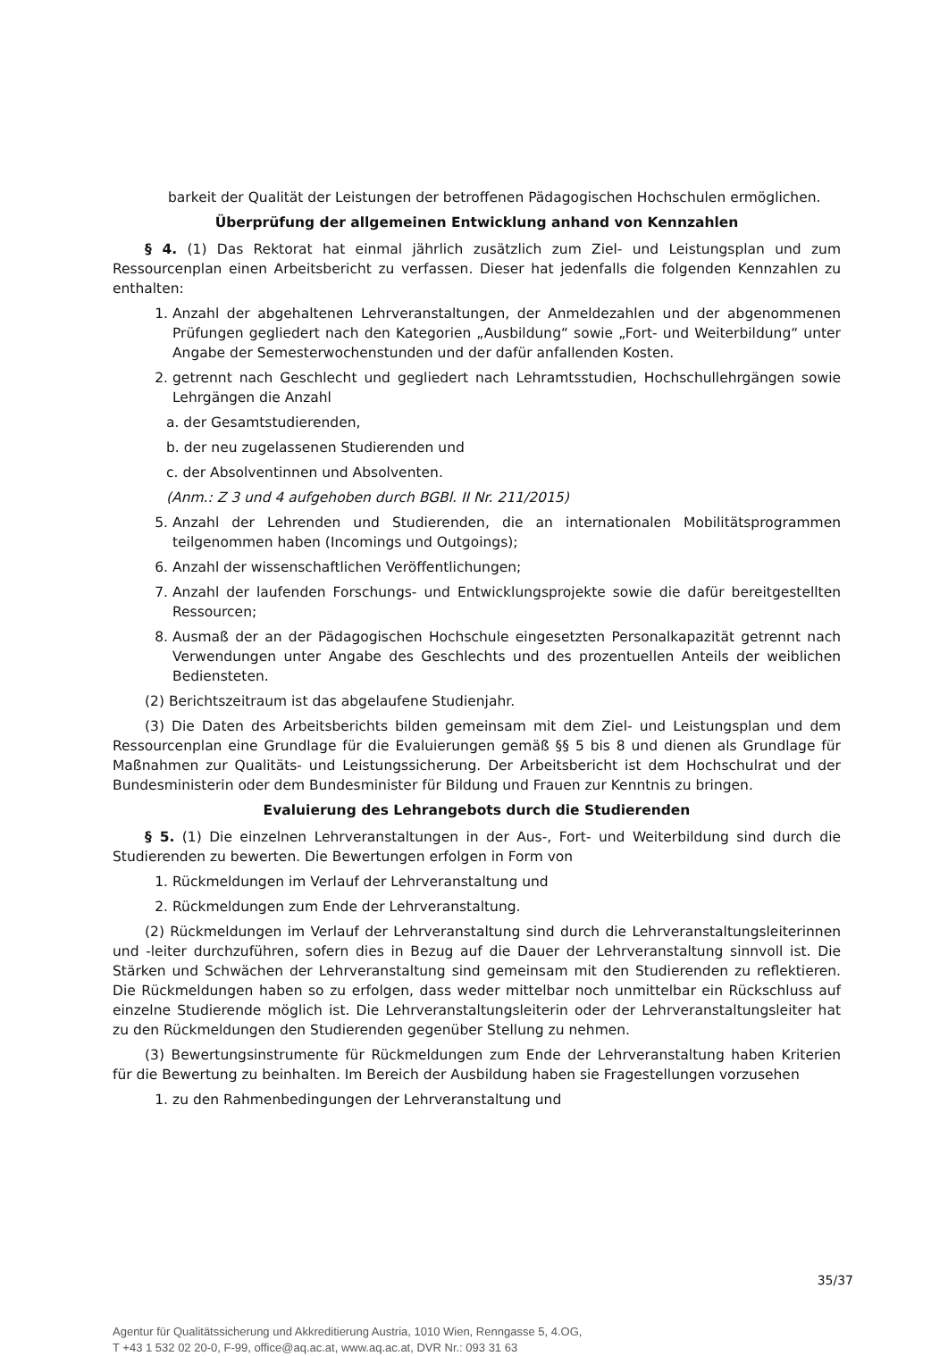barkeit der Qualität der Leistungen der betroffenen Pädagogischen Hochschulen ermöglichen.
Überprüfung der allgemeinen Entwicklung anhand von Kennzahlen
§ 4. (1) Das Rektorat hat einmal jährlich zusätzlich zum Ziel- und Leistungsplan und zum Ressourcenplan einen Arbeitsbericht zu verfassen. Dieser hat jedenfalls die folgenden Kennzahlen zu enthalten:
1. Anzahl der abgehaltenen Lehrveranstaltungen, der Anmeldezahlen und der abgenommenen Prüfungen gegliedert nach den Kategorien „Ausbildung“ sowie „Fort- und Weiterbildung“ unter Angabe der Semesterwochenstunden und der dafür anfallenden Kosten.
2. getrennt nach Geschlecht und gegliedert nach Lehramtsstudien, Hochschullehrgängen sowie Lehrgängen die Anzahl
a. der Gesamtstudierenden,
b. der neu zugelassenen Studierenden und
c. der Absolventinnen und Absolventen.
(Anm.: Z 3 und 4 aufgehoben durch BGBl. II Nr. 211/2015)
5. Anzahl der Lehrenden und Studierenden, die an internationalen Mobilitätsprogrammen teilgenommen haben (Incomings und Outgoings);
6. Anzahl der wissenschaftlichen Veröffentlichungen;
7. Anzahl der laufenden Forschungs- und Entwicklungsprojekte sowie die dafür bereitgestellten Ressourcen;
8. Ausmaß der an der Pädagogischen Hochschule eingesetzten Personalkapazität getrennt nach Verwendungen unter Angabe des Geschlechts und des prozentuellen Anteils der weiblichen Bediensteten.
(2) Berichtszeitraum ist das abgelaufene Studienjahr.
(3) Die Daten des Arbeitsberichts bilden gemeinsam mit dem Ziel- und Leistungsplan und dem Ressourcenplan eine Grundlage für die Evaluierungen gemäß §§ 5 bis 8 und dienen als Grundlage für Maßnahmen zur Qualitäts- und Leistungssicherung. Der Arbeitsbericht ist dem Hochschulrat und der Bundesministerin oder dem Bundesminister für Bildung und Frauen zur Kenntnis zu bringen.
Evaluierung des Lehrangebots durch die Studierenden
§ 5. (1) Die einzelnen Lehrveranstaltungen in der Aus-, Fort- und Weiterbildung sind durch die Studierenden zu bewerten. Die Bewertungen erfolgen in Form von
1. Rückmeldungen im Verlauf der Lehrveranstaltung und
2. Rückmeldungen zum Ende der Lehrveranstaltung.
(2) Rückmeldungen im Verlauf der Lehrveranstaltung sind durch die Lehrveranstaltungsleiterinnen und -leiter durchzuführen, sofern dies in Bezug auf die Dauer der Lehrveranstaltung sinnvoll ist. Die Stärken und Schwächen der Lehrveranstaltung sind gemeinsam mit den Studierenden zu reflektieren. Die Rückmeldungen haben so zu erfolgen, dass weder mittelbar noch unmittelbar ein Rückschluss auf einzelne Studierende möglich ist. Die Lehrveranstaltungsleiterin oder der Lehrveranstaltungsleiter hat zu den Rückmeldungen den Studierenden gegenüber Stellung zu nehmen.
(3) Bewertungsinstrumente für Rückmeldungen zum Ende der Lehrveranstaltung haben Kriterien für die Bewertung zu beinhalten. Im Bereich der Ausbildung haben sie Fragestellungen vorzusehen
1. zu den Rahmenbedingungen der Lehrveranstaltung und
35/37
Agentur für Qualitätssicherung und Akkreditierung Austria, 1010 Wien, Renngasse 5, 4.OG,
T +43 1 532 02 20-0, F-99, office@aq.ac.at, www.aq.ac.at, DVR Nr.: 093 31 63